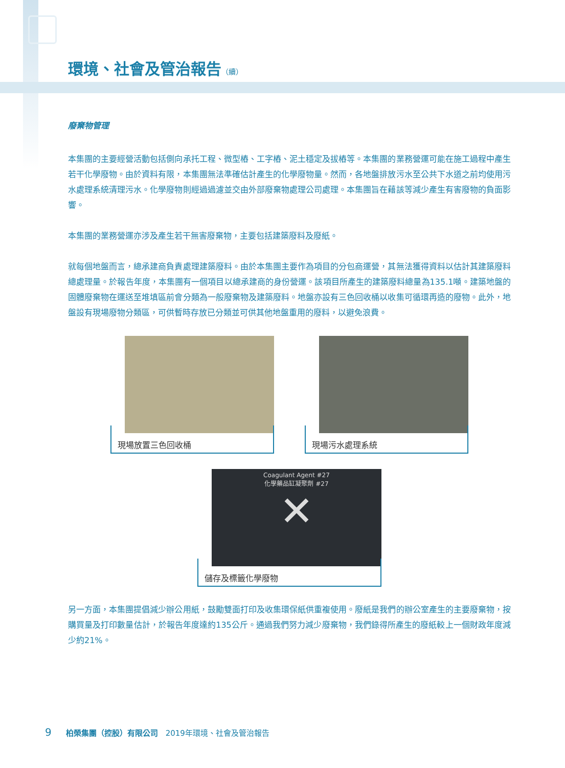環境、社會及管治報告（續）
廢棄物管理
本集團的主要經營活動包括側向承托工程、微型樁、工字樁、泥土穩定及拔樁等。本集團的業務營運可能在施工過程中產生若干化學廢物。由於資料有限，本集團無法準確估計產生的化學廢物量。然而，各地盤排放污水至公共下水道之前均使用污水處理系統清理污水。化學廢物則經過過濾並交由外部廢棄物處理公司處理。本集團旨在藉該等減少產生有害廢物的負面影響。
本集團的業務營運亦涉及產生若干無害廢棄物，主要包括建築廢料及廢紙。
就每個地盤而言，總承建商負責處理建築廢料。由於本集團主要作為項目的分包商運營，其無法獲得資料以估計其建築廢料總處理量。於報告年度，本集團有一個項目以總承建商的身份營運。該項目所產生的建築廢料總量為135.1噸。建築地盤的固體廢棄物在運送至堆填區前會分類為一般廢棄物及建築廢料。地盤亦設有三色回收桶以收集可循環再造的廢物。此外，地盤設有現場廢物分類區，可供暫時存放已分類並可供其他地盤重用的廢料，以避免浪費。
現場放置三色回收桶 現場污水處理系統
Coagulant Agent #27
化學藥品缸凝聚劑 #27
✕
儲存及標籤化學廢物
另一方面，本集團提倡減少辦公用紙，鼓勵雙面打印及收集環保紙供重複使用。廢紙是我們的辦公室產生的主要廢棄物，按購買量及打印數量估計，於報告年度達約135公斤。通過我們努力減少廢棄物，我們錄得所產生的廢紙較上一個財政年度減少約21%。
9 柏榮集團（控股）有限公司 2019年環境、社會及管治報告